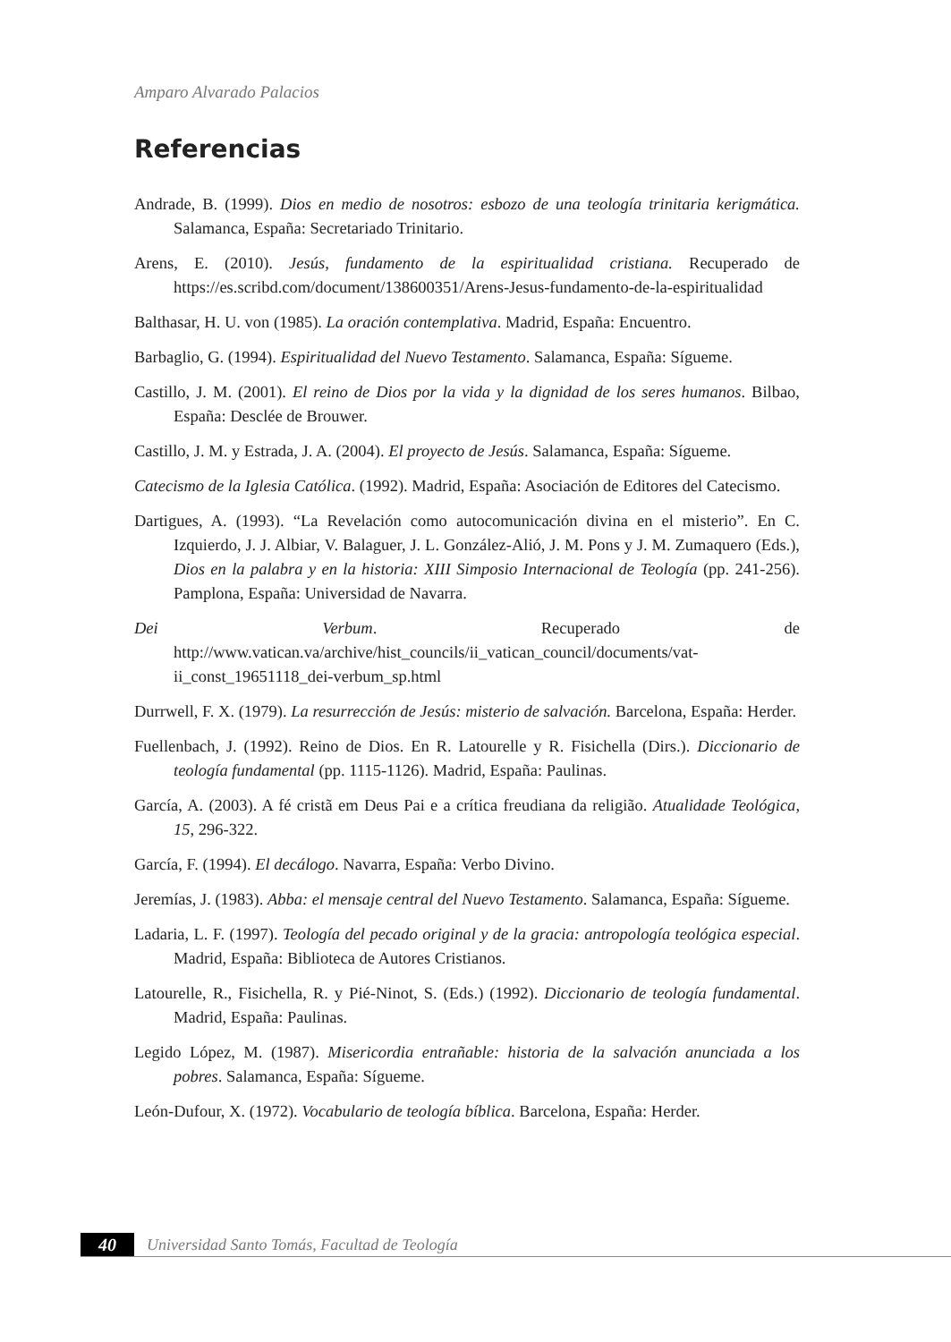Amparo Alvarado Palacios
Referencias
Andrade, B. (1999). Dios en medio de nosotros: esbozo de una teología trinitaria kerigmática. Salamanca, España: Secretariado Trinitario.
Arens, E. (2010). Jesús, fundamento de la espiritualidad cristiana. Recuperado de https://es.scribd.com/document/138600351/Arens-Jesus-fundamento-de-la-espiritualidad
Balthasar, H. U. von (1985). La oración contemplativa. Madrid, España: Encuentro.
Barbaglio, G. (1994). Espiritualidad del Nuevo Testamento. Salamanca, España: Sígueme.
Castillo, J. M. (2001). El reino de Dios por la vida y la dignidad de los seres humanos. Bilbao, España: Desclée de Brouwer.
Castillo, J. M. y Estrada, J. A. (2004). El proyecto de Jesús. Salamanca, España: Sígueme.
Catecismo de la Iglesia Católica. (1992). Madrid, España: Asociación de Editores del Catecismo.
Dartigues, A. (1993). “La Revelación como autocomunicación divina en el misterio”. En C. Izquierdo, J. J. Albiar, V. Balaguer, J. L. González-Alió, J. M. Pons y J. M. Zumaquero (Eds.), Dios en la palabra y en la historia: XIII Simposio Internacional de Teología (pp. 241-256). Pamplona, España: Universidad de Navarra.
Dei Verbum. Recuperado de http://www.vatican.va/archive/hist_councils/ii_vatican_council/documents/vat-ii_const_19651118_dei-verbum_sp.html
Durrwell, F. X. (1979). La resurrección de Jesús: misterio de salvación. Barcelona, España: Herder.
Fuellenbach, J. (1992). Reino de Dios. En R. Latourelle y R. Fisichella (Dirs.). Diccionario de teología fundamental (pp. 1115-1126). Madrid, España: Paulinas.
García, A. (2003). A fé cristã em Deus Pai e a crítica freudiana da religião. Atualidade Teológica, 15, 296-322.
García, F. (1994). El decálogo. Navarra, España: Verbo Divino.
Jeremías, J. (1983). Abba: el mensaje central del Nuevo Testamento. Salamanca, España: Sígueme.
Ladaria, L. F. (1997). Teología del pecado original y de la gracia: antropología teológica especial. Madrid, España: Biblioteca de Autores Cristianos.
Latourelle, R., Fisichella, R. y Pié-Ninot, S. (Eds.) (1992). Diccionario de teología fundamental. Madrid, España: Paulinas.
Legido López, M. (1987). Misericordia entrañable: historia de la salvación anunciada a los pobres. Salamanca, España: Sígueme.
León-Dufour, X. (1972). Vocabulario de teología bíblica. Barcelona, España: Herder.
40
Universidad Santo Tomás, Facultad de Teología